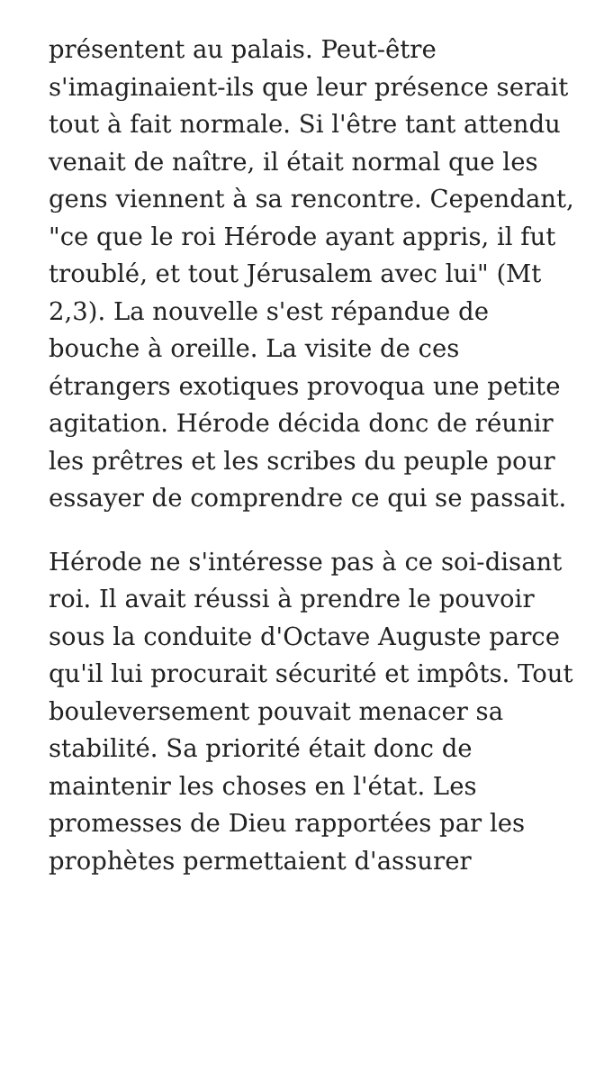présentent au palais. Peut-être s'imaginaient-ils que leur présence serait tout à fait normale. Si l'être tant attendu venait de naître, il était normal que les gens viennent à sa rencontre. Cependant, "ce que le roi Hérode ayant appris, il fut troublé, et tout Jérusalem avec lui" (Mt 2,3). La nouvelle s'est répandue de bouche à oreille. La visite de ces étrangers exotiques provoqua une petite agitation. Hérode décida donc de réunir les prêtres et les scribes du peuple pour essayer de comprendre ce qui se passait.
Hérode ne s'intéresse pas à ce soi-disant roi. Il avait réussi à prendre le pouvoir sous la conduite d'Octave Auguste parce qu'il lui procurait sécurité et impôts. Tout bouleversement pouvait menacer sa stabilité. Sa priorité était donc de maintenir les choses en l'état. Les promesses de Dieu rapportées par les prophètes permettaient d'assurer